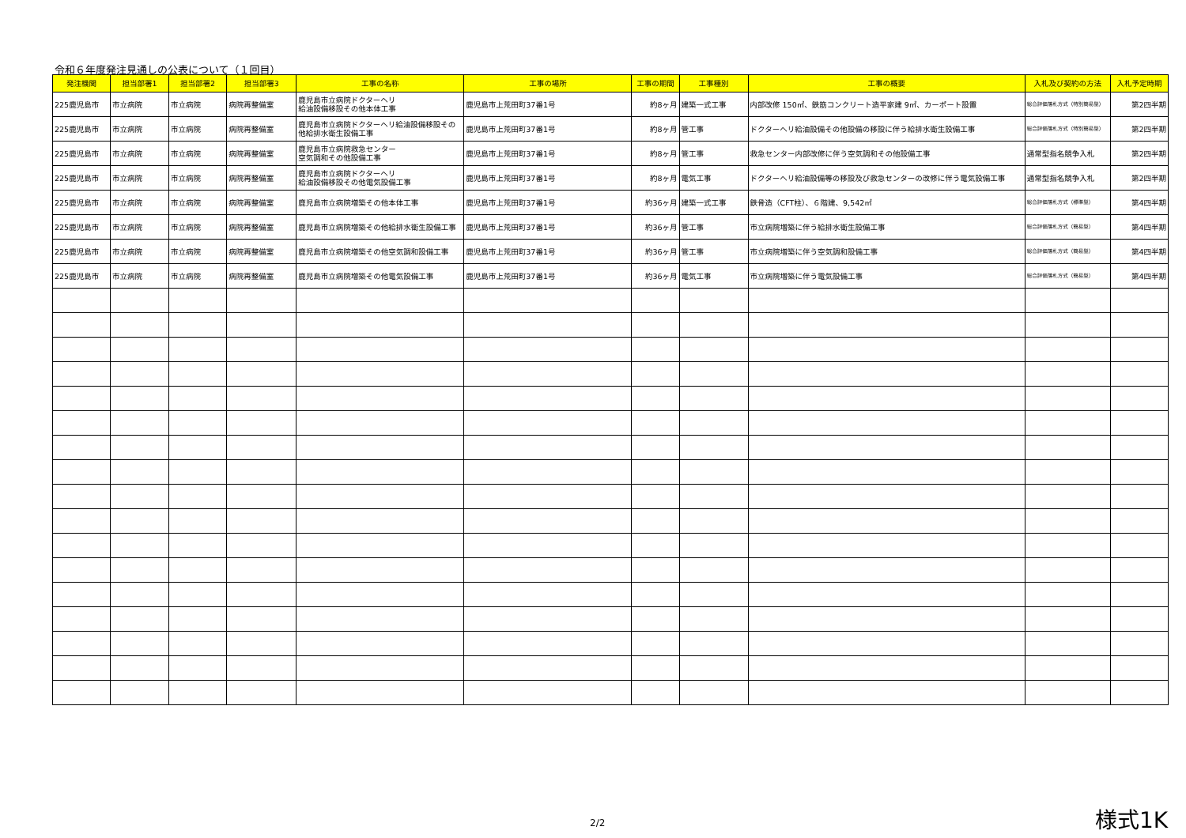令和６年度発注見通しの公表について（１回目）
| 発注機関 | 担当部署1 | 担当部署2 | 担当部署3 | 工事の名称 | 工事の場所 | 工事の期間 | 工事種別 | 工事の概要 | 入札及び契約の方法 | 入札予定時期 |
| --- | --- | --- | --- | --- | --- | --- | --- | --- | --- | --- |
| 225鹿児島市 | 市立病院 | 市立病院 | 病院再整備室 | 鹿児島市立病院ドクターヘリ 給油設備移設その他本体工事 | 鹿児島市上荒田町37番1号 | 約8ヶ月 | 建築一式工事 | 内部改修 150㎡、鉄筋コンクリート造平家建 9㎡、カーポート設置 | 総合評価落札方式（特別簡易型） | 第2四半期 |
| 225鹿児島市 | 市立病院 | 市立病院 | 病院再整備室 | 鹿児島市立病院ドクターヘリ給油設備移設その他給排水衛生設備工事 | 鹿児島市上荒田町37番1号 | 約8ヶ月 | 管工事 | ドクターヘリ給油設備その他設備の移設に伴う給排水衛生設備工事 | 総合評価落札方式（特別簡易型） | 第2四半期 |
| 225鹿児島市 | 市立病院 | 市立病院 | 病院再整備室 | 鹿児島市立病院救急センター 空気調和その他設備工事 | 鹿児島市上荒田町37番1号 | 約8ヶ月 | 管工事 | 救急センター内部改修に伴う空気調和その他設備工事 | 通常型指名競争入札 | 第2四半期 |
| 225鹿児島市 | 市立病院 | 市立病院 | 病院再整備室 | 鹿児島市立病院ドクターヘリ 給油設備移設その他電気設備工事 | 鹿児島市上荒田町37番1号 | 約8ヶ月 | 電気工事 | ドクターヘリ給油設備等の移設及び救急センターの改修に伴う電気設備工事 | 通常型指名競争入札 | 第2四半期 |
| 225鹿児島市 | 市立病院 | 市立病院 | 病院再整備室 | 鹿児島市立病院増築その他本体工事 | 鹿児島市上荒田町37番1号 | 約36ヶ月 | 建築一式工事 | 鉄骨造（CFT柱）、６階建、9,542㎡ | 総合評価落札方式（標準型） | 第4四半期 |
| 225鹿児島市 | 市立病院 | 市立病院 | 病院再整備室 | 鹿児島市立病院増築その他給排水衛生設備工事 | 鹿児島市上荒田町37番1号 | 約36ヶ月 | 管工事 | 市立病院増築に伴う給排水衛生設備工事 | 総合評価落札方式（簡易型） | 第4四半期 |
| 225鹿児島市 | 市立病院 | 市立病院 | 病院再整備室 | 鹿児島市立病院増築その他空気調和設備工事 | 鹿児島市上荒田町37番1号 | 約36ヶ月 | 管工事 | 市立病院増築に伴う空気調和設備工事 | 総合評価落札方式（簡易型） | 第4四半期 |
| 225鹿児島市 | 市立病院 | 市立病院 | 病院再整備室 | 鹿児島市立病院増築その他電気設備工事 | 鹿児島市上荒田町37番1号 | 約36ヶ月 | 電気工事 | 市立病院増築に伴う電気設備工事 | 総合評価落札方式（簡易型） | 第4四半期 |
2/2 様式1K